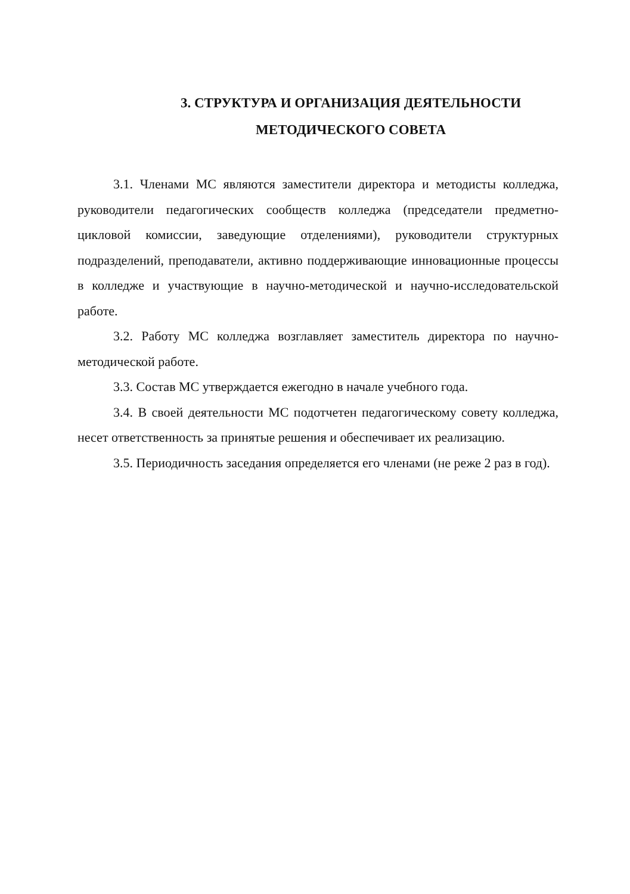3. СТРУКТУРА И ОРГАНИЗАЦИЯ ДЕЯТЕЛЬНОСТИ
МЕТОДИЧЕСКОГО СОВЕТА
3.1. Членами МС являются заместители директора и методисты колледжа, руководители педагогических сообществ колледжа (председатели предметно-цикловой комиссии, заведующие отделениями), руководители структурных подразделений, преподаватели, активно поддерживающие инновационные процессы в колледже и участвующие в научно-методической и научно-исследовательской работе.
3.2. Работу МС колледжа возглавляет заместитель директора по научно-методической работе.
3.3. Состав МС утверждается ежегодно в начале учебного года.
3.4. В своей деятельности МС подотчетен педагогическому совету колледжа, несет ответственность за принятые решения и обеспечивает их реализацию.
3.5. Периодичность заседания определяется его членами (не реже 2 раз в год).